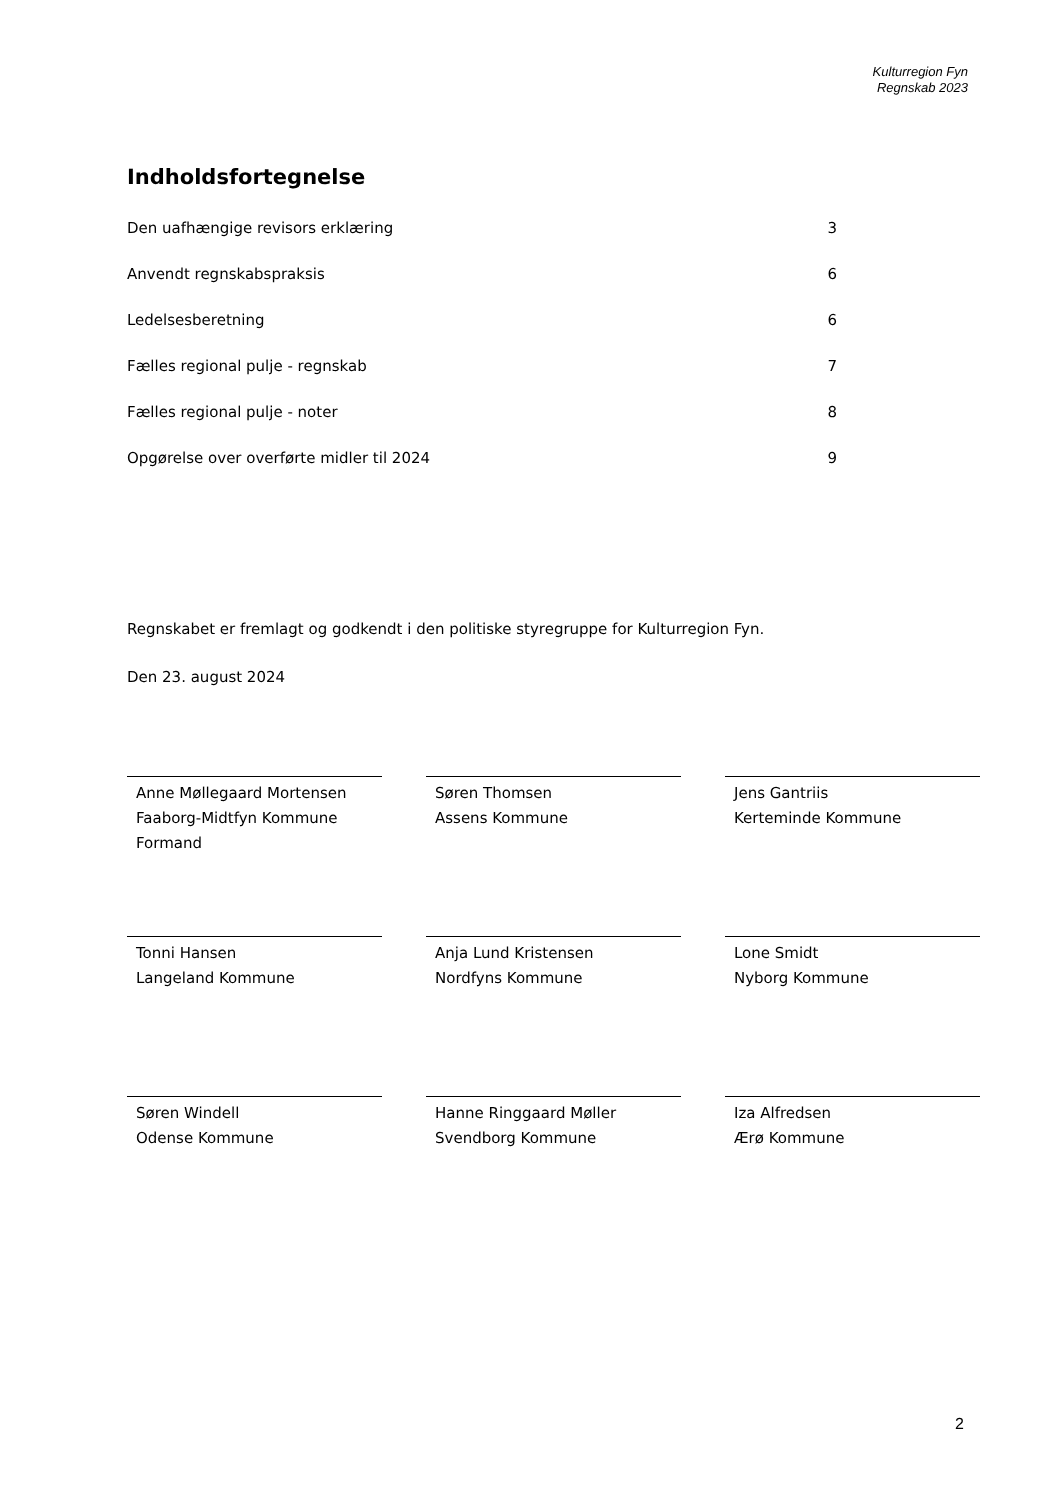Kulturregion Fyn
Regnskab 2023
Indholdsfortegnelse
Den uafhængige revisors erklæring 3
Anvendt regnskabspraksis 6
Ledelsesberetning 6
Fælles regional pulje - regnskab 7
Fælles regional pulje - noter 8
Opgørelse over overførte midler til 2024 9
Regnskabet er fremlagt og godkendt i den politiske styregruppe for Kulturregion Fyn.
Den 23. august 2024
Anne Møllegaard Mortensen
Faaborg-Midtfyn Kommune
Formand
Søren Thomsen
Assens Kommune
Jens Gantriis
Kerteminde Kommune
Tonni Hansen
Langeland Kommune
Anja Lund Kristensen
Nordfyns Kommune
Lone Smidt
Nyborg Kommune
Søren Windell
Odense Kommune
Hanne Ringgaard Møller
Svendborg Kommune
Iza Alfredsen
Ærø Kommune
2